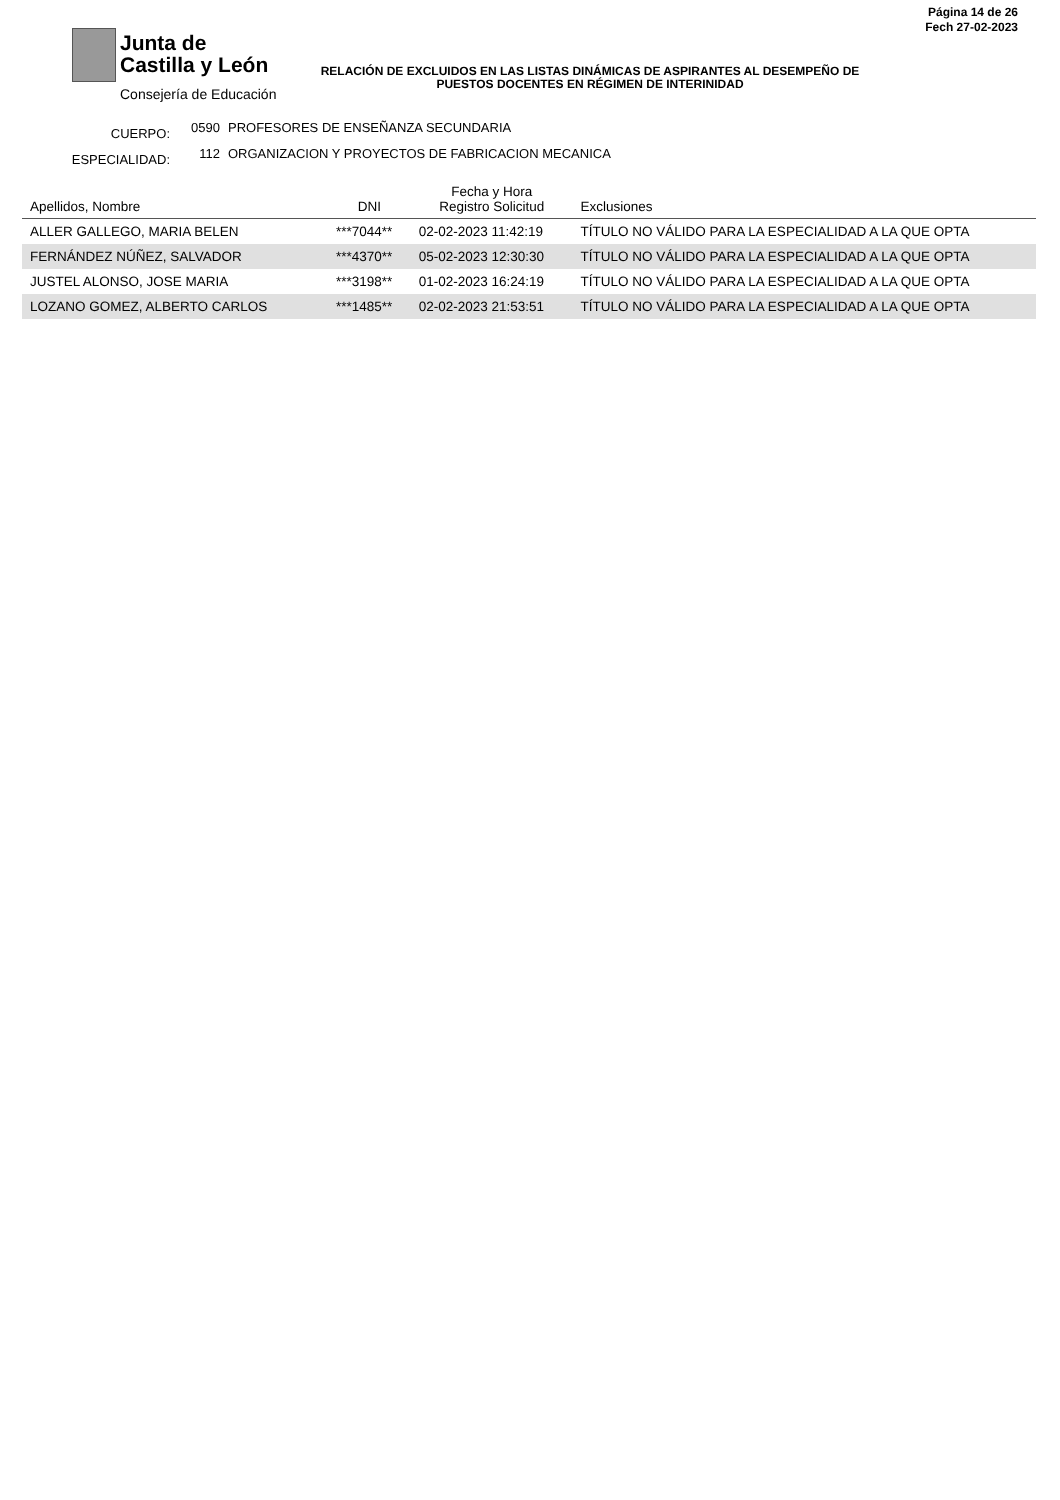Junta de
Castilla y León
Consejería de Educación
Página 14 de 26
Fech 27-02-2023
RELACIÓN DE EXCLUIDOS EN LAS LISTAS DINÁMICAS DE ASPIRANTES AL DESEMPEÑO DE PUESTOS DOCENTES EN RÉGIMEN DE INTERINIDAD
CUERPO: 0590 PROFESORES DE ENSEÑANZA SECUNDARIA
ESPECIALIDAD: 112 ORGANIZACION Y PROYECTOS DE FABRICACION MECANICA
| Apellidos, Nombre | DNI | Fecha y Hora Registro Solicitud | Exclusiones |
| --- | --- | --- | --- |
| ALLER GALLEGO, MARIA BELEN | ***7044** | 02-02-2023 11:42:19 | TÍTULO NO VÁLIDO PARA LA ESPECIALIDAD A LA QUE OPTA |
| FERNÁNDEZ NÚÑEZ, SALVADOR | ***4370** | 05-02-2023 12:30:30 | TÍTULO NO VÁLIDO PARA LA ESPECIALIDAD A LA QUE OPTA |
| JUSTEL ALONSO, JOSE MARIA | ***3198** | 01-02-2023 16:24:19 | TÍTULO NO VÁLIDO PARA LA ESPECIALIDAD A LA QUE OPTA |
| LOZANO GOMEZ, ALBERTO CARLOS | ***1485** | 02-02-2023 21:53:51 | TÍTULO NO VÁLIDO PARA LA ESPECIALIDAD A LA QUE OPTA |